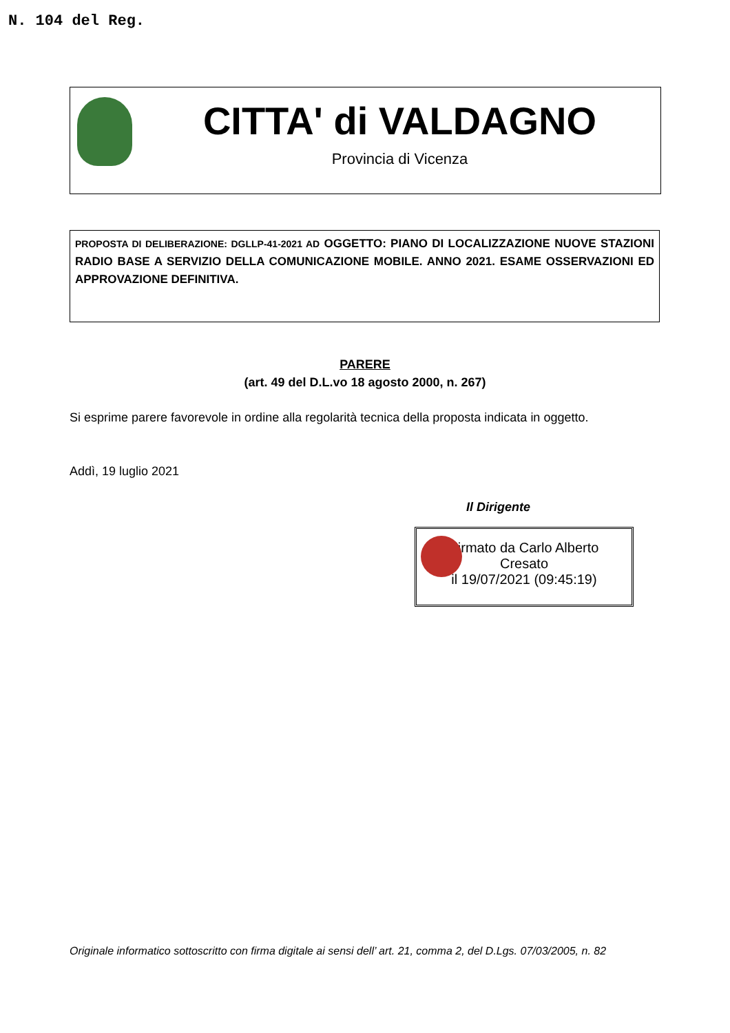N. 104 del Reg.
CITTA' di VALDAGNO
Provincia di Vicenza
PROPOSTA DI DELIBERAZIONE: DGLLP-41-2021 AD OGGETTO: PIANO DI LOCALIZZAZIONE NUOVE STAZIONI RADIO BASE A SERVIZIO DELLA COMUNICAZIONE MOBILE. ANNO 2021. ESAME OSSERVAZIONI ED APPROVAZIONE DEFINITIVA.
PARERE
(art. 49 del D.L.vo 18 agosto 2000, n. 267)
Si esprime parere favorevole in ordine alla regolarità tecnica della proposta indicata in oggetto.
Addì, 19 luglio 2021
Il Dirigente
Firmato da Carlo Alberto
Cresato
il 19/07/2021 (09:45:19)
Originale informatico sottoscritto con firma digitale ai sensi dell’ art. 21, comma 2, del D.Lgs. 07/03/2005, n. 82